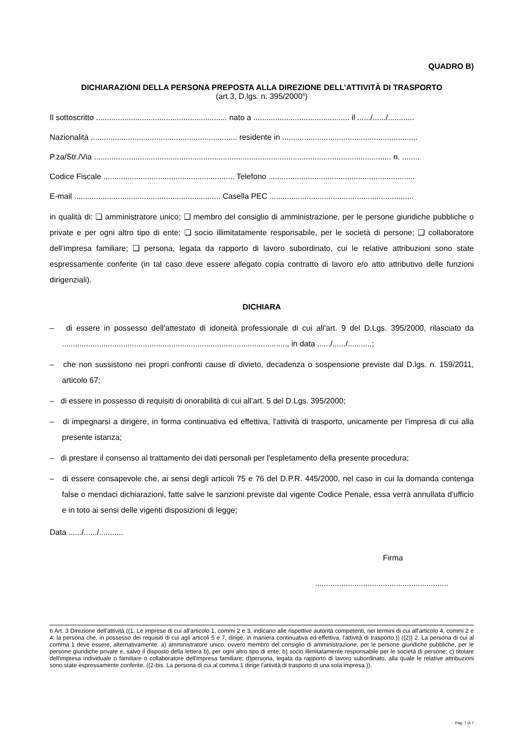QUADRO B)
DICHIARAZIONI DELLA PERSONA PREPOSTA ALLA DIREZIONE DELL’ATTIVITÀ DI TRASPORTO
(art.3, D.lgs. n. 395/2000<sup>6</sup>)
Il sottoscritto ............................................................ nato a ............................................ il ....../....../............
Nazionalità ................................................................... residente in ..............................................................
P.za/Str./Via ........................................................................................................................................ n. ........
Codice Fiscale ............................................................ Telefono ...................................................................
E-mail ................................................................... Casella PEC ..................................................................
in qualità di: ❑ amministratore unico; ❑ membro del consiglio di amministrazione, per le persone giuridiche pubbliche o private e per ogni altro tipo di ente; ❑ socio illimitatamente responsabile, per le società di persone; ❑ collaboratore dell’impresa familiare; ❑ persona, legata da rapporto di lavoro subordinato, cui le relative attribuzioni sono state espressamente conferite (in tal caso deve essere allegato copia contratto di lavoro e/o atto attributivo delle funzioni dirigenziali).
DICHIARA
– di essere in possesso dell’attestato di idoneità professionale di cui all’art. 9 del D.Lgs. 395/2000, rilasciato da ......................................................................................................., in data ....../....../...........;
– che non sussistono nei propri confronti cause di divieto, decadenza o sospensione previste dal D.lgs. n. 159/2011, articolo 67;
– di essere in possesso di requisiti di onorabilità di cui all’art. 5 del D.Lgs. 395/2000;
– di impegnarsi a dirigere, in forma continuativa ed effettiva, l'attività di trasporto, unicamente per l’impresa di cui alla presente istanza;
– di prestare il consenso al trattamento dei dati personali per l'espletamento della presente procedura;
– di essere consapevole che, ai sensi degli articoli 75 e 76 del D.P.R. 445/2000, nel caso in cui la domanda contenga false o mendaci dichiarazioni, fatte salve le sanzioni previste dal vigente Codice Penale, essa verrà annullata d'ufficio e in toto ai sensi delle vigenti disposizioni di legge;
Data ....../....../...........
Firma
.............................................................
6 Art. 3 Direzione dell'attività ((1. Le imprese di cui all'articolo 1, commi 2 e 3, indicano alle rispettive autorità competenti, nei termini di cui all'articolo 4, commi 2 e 4, la persona che, in possesso dei requisiti di cui agli articoli 5 e 7, dirige, in maniera continuativa ed effettiva, l'attività di trasporto.)) ((2)) 2. La persona di cui al comma 1 deve essere, alternativamente: a) amministratore unico, ovvero membro del consiglio di amministrazione, per le persone giuridiche pubbliche, per le persone giuridiche private e, salvo il disposto della lettera b), per ogni altro tipo di ente; b) socio illimitatamente responsabile per le società di persone; c) titolare dell'impresa individuale o familiare o collaboratore dell'impresa familiare; d)persona, legata da rapporto di lavoro subordinato, alla quale le relative attribuzioni sono state espressamente conferite. ((2-bis. La persona di cui al comma 1 dirige l'attività di trasporto di una sola impresa.)).
Pag. 7 di 7